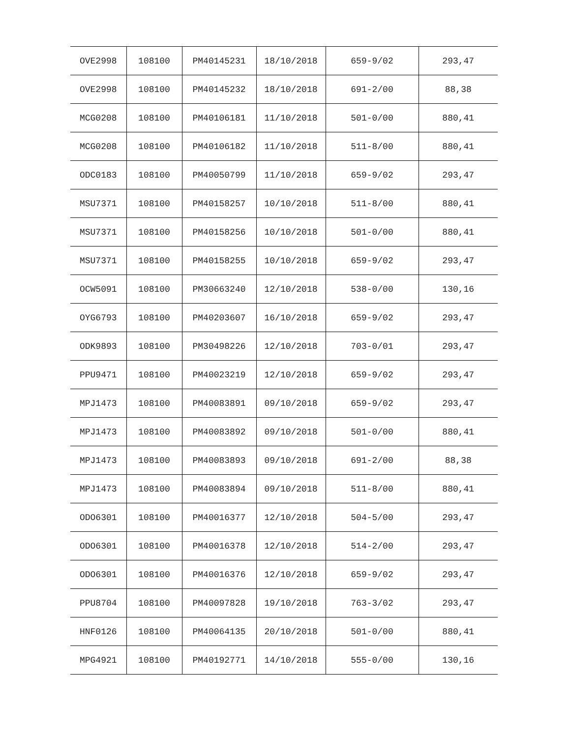| OVE2998 | 108100 | PM40145231 | 18/10/2018 | 659-9/02 | 293,47 |
| OVE2998 | 108100 | PM40145232 | 18/10/2018 | 691-2/00 | 88,38 |
| MCG0208 | 108100 | PM40106181 | 11/10/2018 | 501-0/00 | 880,41 |
| MCG0208 | 108100 | PM40106182 | 11/10/2018 | 511-8/00 | 880,41 |
| ODC0183 | 108100 | PM40050799 | 11/10/2018 | 659-9/02 | 293,47 |
| MSU7371 | 108100 | PM40158257 | 10/10/2018 | 511-8/00 | 880,41 |
| MSU7371 | 108100 | PM40158256 | 10/10/2018 | 501-0/00 | 880,41 |
| MSU7371 | 108100 | PM40158255 | 10/10/2018 | 659-9/02 | 293,47 |
| OCW5091 | 108100 | PM30663240 | 12/10/2018 | 538-0/00 | 130,16 |
| OYG6793 | 108100 | PM40203607 | 16/10/2018 | 659-9/02 | 293,47 |
| ODK9893 | 108100 | PM30498226 | 12/10/2018 | 703-0/01 | 293,47 |
| PPU9471 | 108100 | PM40023219 | 12/10/2018 | 659-9/02 | 293,47 |
| MPJ1473 | 108100 | PM40083891 | 09/10/2018 | 659-9/02 | 293,47 |
| MPJ1473 | 108100 | PM40083892 | 09/10/2018 | 501-0/00 | 880,41 |
| MPJ1473 | 108100 | PM40083893 | 09/10/2018 | 691-2/00 | 88,38 |
| MPJ1473 | 108100 | PM40083894 | 09/10/2018 | 511-8/00 | 880,41 |
| ODO6301 | 108100 | PM40016377 | 12/10/2018 | 504-5/00 | 293,47 |
| ODO6301 | 108100 | PM40016378 | 12/10/2018 | 514-2/00 | 293,47 |
| ODO6301 | 108100 | PM40016376 | 12/10/2018 | 659-9/02 | 293,47 |
| PPU8704 | 108100 | PM40097828 | 19/10/2018 | 763-3/02 | 293,47 |
| HNF0126 | 108100 | PM40064135 | 20/10/2018 | 501-0/00 | 880,41 |
| MPG4921 | 108100 | PM40192771 | 14/10/2018 | 555-0/00 | 130,16 |